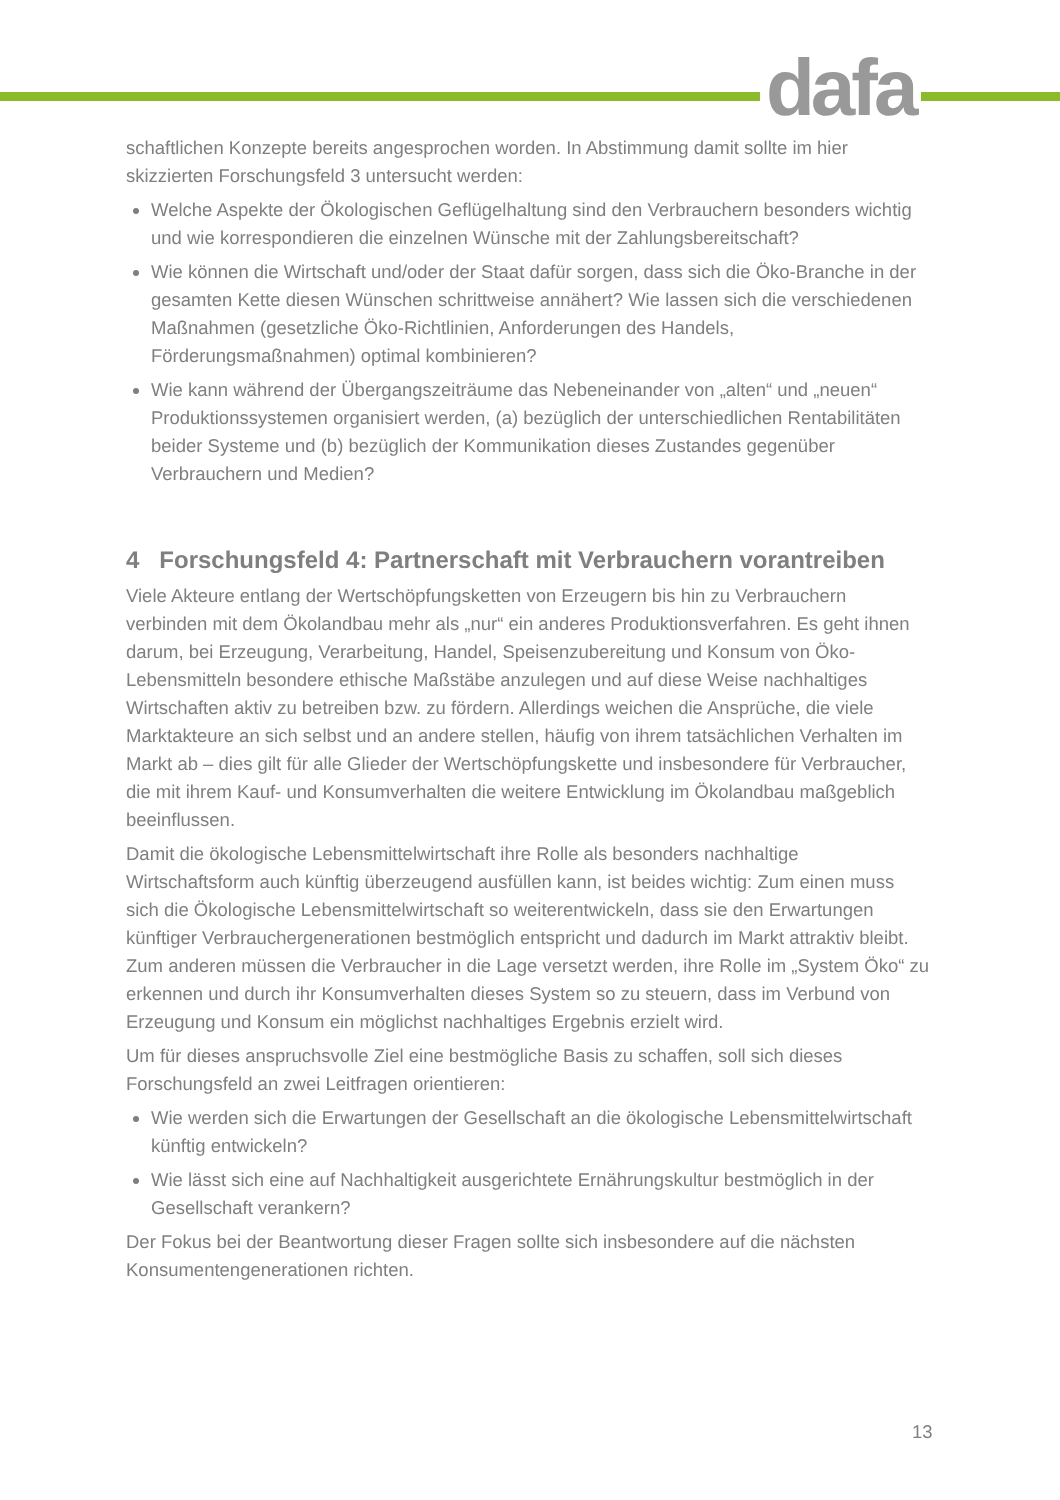dafa
schaftlichen Konzepte bereits angesprochen worden. In Abstimmung damit sollte im hier skizzierten Forschungsfeld 3 untersucht werden:
Welche Aspekte der Ökologischen Geflügelhaltung sind den Verbrauchern besonders wichtig und wie korrespondieren die einzelnen Wünsche mit der Zahlungsbereitschaft?
Wie können die Wirtschaft und/oder der Staat dafür sorgen, dass sich die Öko-Branche in der gesamten Kette diesen Wünschen schrittweise annähert? Wie lassen sich die verschiedenen Maßnahmen (gesetzliche Öko-Richtlinien, Anforderungen des Handels, Förderungsmaßnahmen) optimal kombinieren?
Wie kann während der Übergangszeiträume das Nebeneinander von „alten“ und „neuen“ Produktionssystemen organisiert werden, (a) bezüglich der unterschiedlichen Rentabilitäten beider Systeme und (b) bezüglich der Kommunikation dieses Zustandes gegenüber Verbrauchern und Medien?
4 Forschungsfeld 4: Partnerschaft mit Verbrauchern vorantreiben
Viele Akteure entlang der Wertschöpfungsketten von Erzeugern bis hin zu Verbrauchern verbinden mit dem Ökolandbau mehr als „nur“ ein anderes Produktionsverfahren. Es geht ihnen darum, bei Erzeugung, Verarbeitung, Handel, Speisenzubereitung und Konsum von Öko-Lebensmitteln besondere ethische Maßstäbe anzulegen und auf diese Weise nachhaltiges Wirtschaften aktiv zu betreiben bzw. zu fördern. Allerdings weichen die Ansprüche, die viele Marktakteure an sich selbst und an andere stellen, häufig von ihrem tatsächlichen Verhalten im Markt ab – dies gilt für alle Glieder der Wertschöpfungskette und insbesondere für Verbraucher, die mit ihrem Kauf- und Konsumverhalten die weitere Entwicklung im Ökolandbau maßgeblich beeinflussen.
Damit die ökologische Lebensmittelwirtschaft ihre Rolle als besonders nachhaltige Wirtschaftsform auch künftig überzeugend ausfüllen kann, ist beides wichtig: Zum einen muss sich die Ökologische Lebensmittelwirtschaft so weiterentwickeln, dass sie den Erwartungen künftiger Verbrauchergenerationen bestmöglich entspricht und dadurch im Markt attraktiv bleibt. Zum anderen müssen die Verbraucher in die Lage versetzt werden, ihre Rolle im „System Öko“ zu erkennen und durch ihr Konsumverhalten dieses System so zu steuern, dass im Verbund von Erzeugung und Konsum ein möglichst nachhaltiges Ergebnis erzielt wird.
Um für dieses anspruchsvolle Ziel eine bestmögliche Basis zu schaffen, soll sich dieses Forschungsfeld an zwei Leitfragen orientieren:
Wie werden sich die Erwartungen der Gesellschaft an die ökologische Lebensmittelwirtschaft künftig entwickeln?
Wie lässt sich eine auf Nachhaltigkeit ausgerichtete Ernährungskultur bestmöglich in der Gesellschaft verankern?
Der Fokus bei der Beantwortung dieser Fragen sollte sich insbesondere auf die nächsten Konsumentengenerationen richten.
13